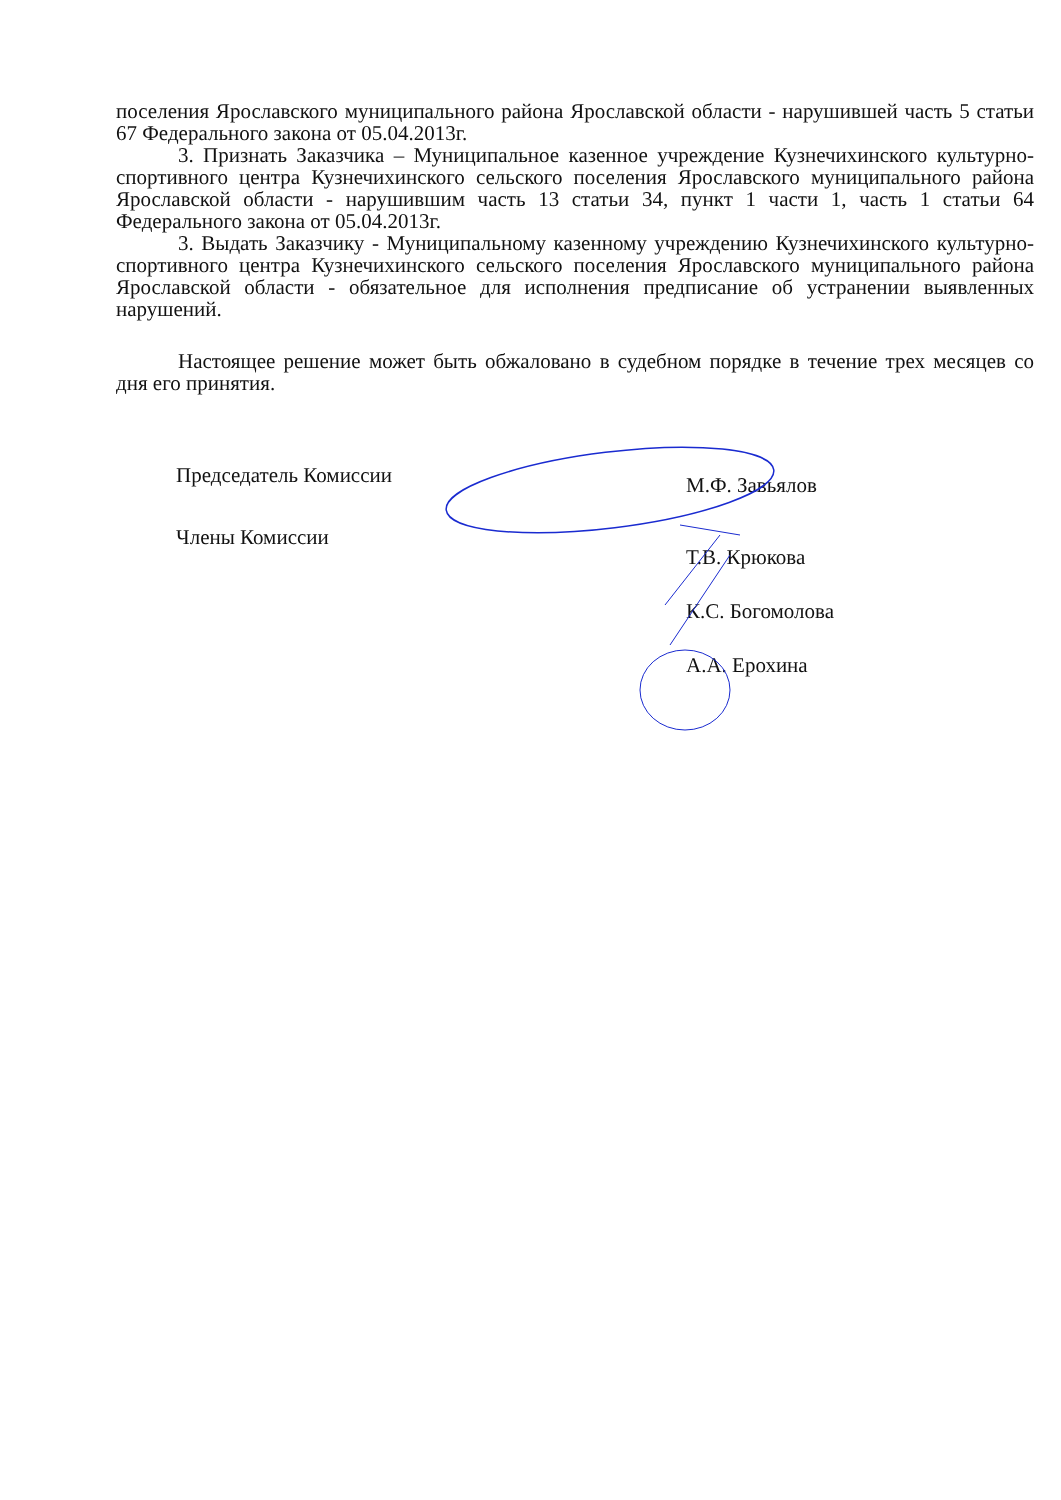поселения Ярославского муниципального района Ярославской области - нарушившей часть 5 статьи 67 Федерального закона от 05.04.2013г.
3. Признать Заказчика – Муниципальное казенное учреждение Кузнечихинского культурно-спортивного центра Кузнечихинского сельского поселения Ярославского муниципального района Ярославской области - нарушившим часть 13 статьи 34, пункт 1 части 1, часть 1 статьи 64 Федерального закона от 05.04.2013г.
3. Выдать Заказчику - Муниципальному казенному учреждению Кузнечихинского культурно-спортивного центра Кузнечихинского сельского поселения Ярославского муниципального района Ярославской области - обязательное для исполнения предписание об устранении выявленных нарушений.
Настоящее решение может быть обжаловано в судебном порядке в течение трех месяцев со дня его принятия.
Председатель Комиссии
М.Ф. Завьялов
Члены Комиссии
Т.В. Крюкова
К.С. Богомолова
А.А. Ерохина